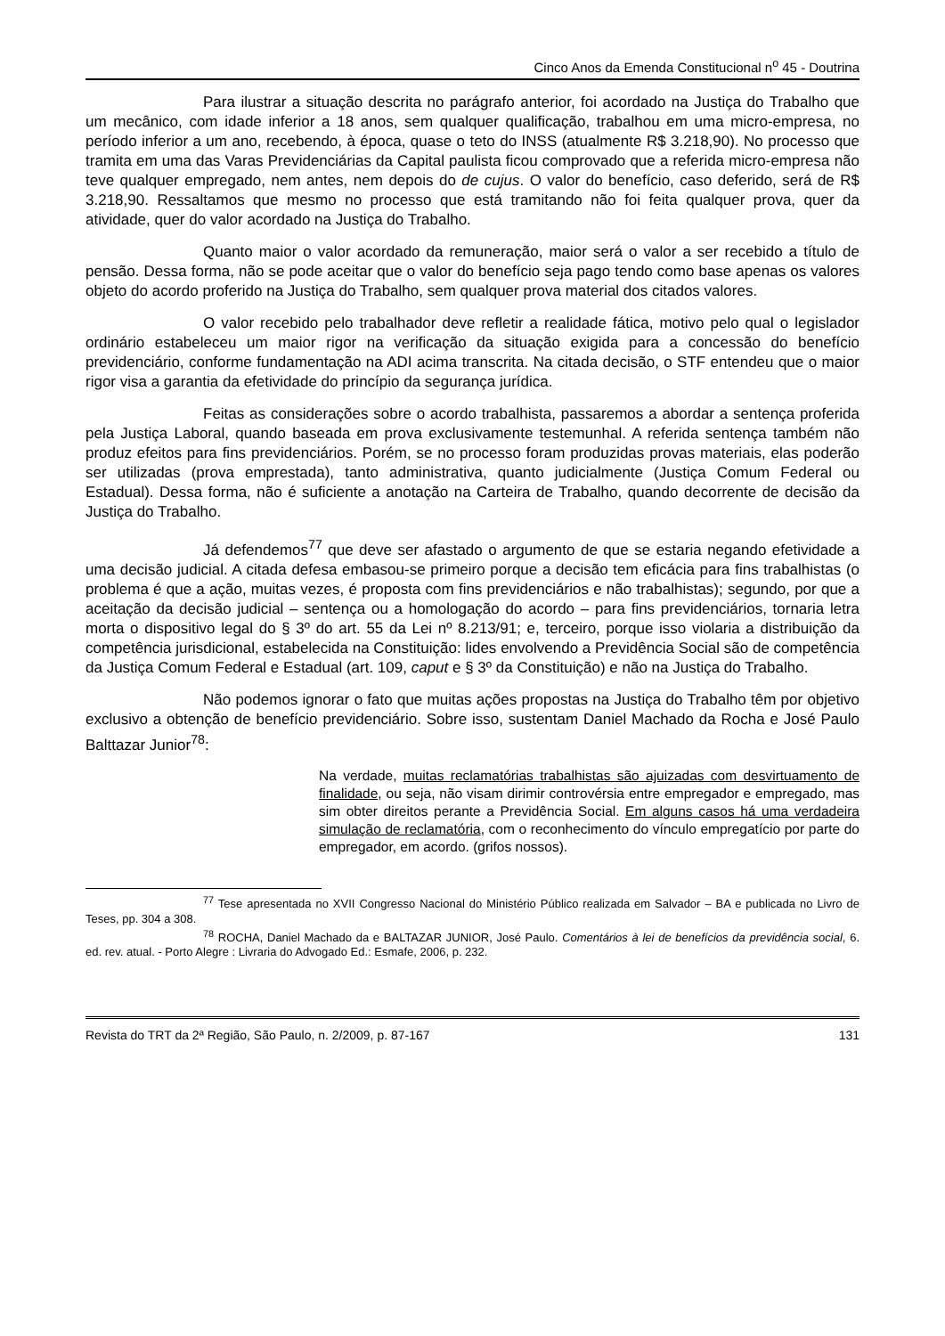Cinco Anos da Emenda Constitucional n<sup>o</sup> 45 - Doutrina
Para ilustrar a situação descrita no parágrafo anterior, foi acordado na Justiça do Trabalho que um mecânico, com idade inferior a 18 anos, sem qualquer qualificação, trabalhou em uma micro-empresa, no período inferior a um ano, recebendo, à época, quase o teto do INSS (atualmente R$ 3.218,90). No processo que tramita em uma das Varas Previdenciárias da Capital paulista ficou comprovado que a referida micro-empresa não teve qualquer empregado, nem antes, nem depois do de cujus. O valor do benefício, caso deferido, será de R$ 3.218,90. Ressaltamos que mesmo no processo que está tramitando não foi feita qualquer prova, quer da atividade, quer do valor acordado na Justiça do Trabalho.
Quanto maior o valor acordado da remuneração, maior será o valor a ser recebido a título de pensão. Dessa forma, não se pode aceitar que o valor do benefício seja pago tendo como base apenas os valores objeto do acordo proferido na Justiça do Trabalho, sem qualquer prova material dos citados valores.
O valor recebido pelo trabalhador deve refletir a realidade fática, motivo pelo qual o legislador ordinário estabeleceu um maior rigor na verificação da situação exigida para a concessão do benefício previdenciário, conforme fundamentação na ADI acima transcrita. Na citada decisão, o STF entendeu que o maior rigor visa a garantia da efetividade do princípio da segurança jurídica.
Feitas as considerações sobre o acordo trabalhista, passaremos a abordar a sentença proferida pela Justiça Laboral, quando baseada em prova exclusivamente testemunhal. A referida sentença também não produz efeitos para fins previdenciários. Porém, se no processo foram produzidas provas materiais, elas poderão ser utilizadas (prova emprestada), tanto administrativa, quanto judicialmente (Justiça Comum Federal ou Estadual). Dessa forma, não é suficiente a anotação na Carteira de Trabalho, quando decorrente de decisão da Justiça do Trabalho.
Já defendemos<sup>77</sup> que deve ser afastado o argumento de que se estaria negando efetividade a uma decisão judicial. A citada defesa embasou-se primeiro porque a decisão tem eficácia para fins trabalhistas (o problema é que a ação, muitas vezes, é proposta com fins previdenciários e não trabalhistas); segundo, por que a aceitação da decisão judicial – sentença ou a homologação do acordo – para fins previdenciários, tornaria letra morta o dispositivo legal do § 3º do art. 55 da Lei nº 8.213/91; e, terceiro, porque isso violaria a distribuição da competência jurisdicional, estabelecida na Constituição: lides envolvendo a Previdência Social são de competência da Justiça Comum Federal e Estadual (art. 109, caput e § 3º da Constituição) e não na Justiça do Trabalho.
Não podemos ignorar o fato que muitas ações propostas na Justiça do Trabalho têm por objetivo exclusivo a obtenção de benefício previdenciário. Sobre isso, sustentam Daniel Machado da Rocha e José Paulo Balttazar Junior<sup>78</sup>:
Na verdade, muitas reclamatórias trabalhistas são ajuizadas com desvirtuamento de finalidade, ou seja, não visam dirimir controvérsia entre empregador e empregado, mas sim obter direitos perante a Previdência Social. Em alguns casos há uma verdadeira simulação de reclamatória, com o reconhecimento do vínculo empregatício por parte do empregador, em acordo. (grifos nossos).
<sup>77</sup> Tese apresentada no XVII Congresso Nacional do Ministério Público realizada em Salvador – BA e publicada no Livro de Teses, pp. 304 a 308.
<sup>78</sup> ROCHA, Daniel Machado da e BALTAZAR JUNIOR, José Paulo. Comentários à lei de benefícios da previdência social, 6. ed. rev. atual. - Porto Alegre : Livraria do Advogado Ed.: Esmafe, 2006, p. 232.
Revista do TRT da 2ª Região, São Paulo, n. 2/2009, p. 87-167 131